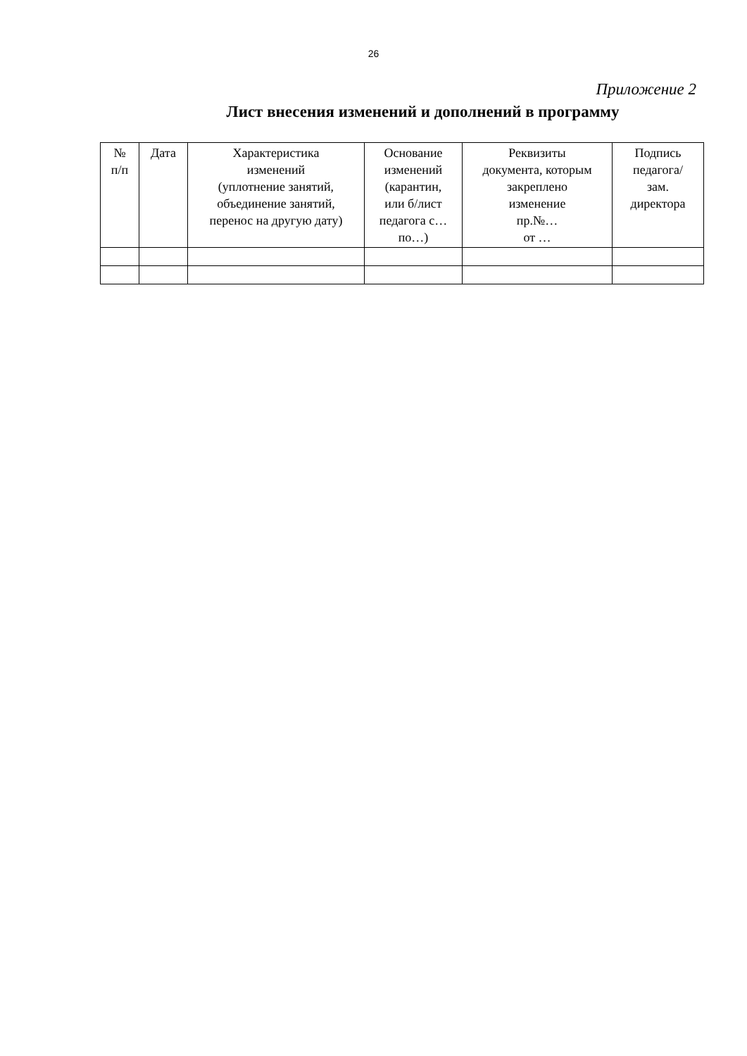26
Приложение 2
Лист внесения изменений и дополнений в программу
| № п/п | Дата | Характеристика изменений (уплотнение занятий, объединение занятий, перенос на другую дату) | Основание изменений (карантин, или б/лист педагога с… по…) | Реквизиты документа, которым закреплено изменение пр.№… от … | Подпись педагога/ зам. директора |
| --- | --- | --- | --- | --- | --- |